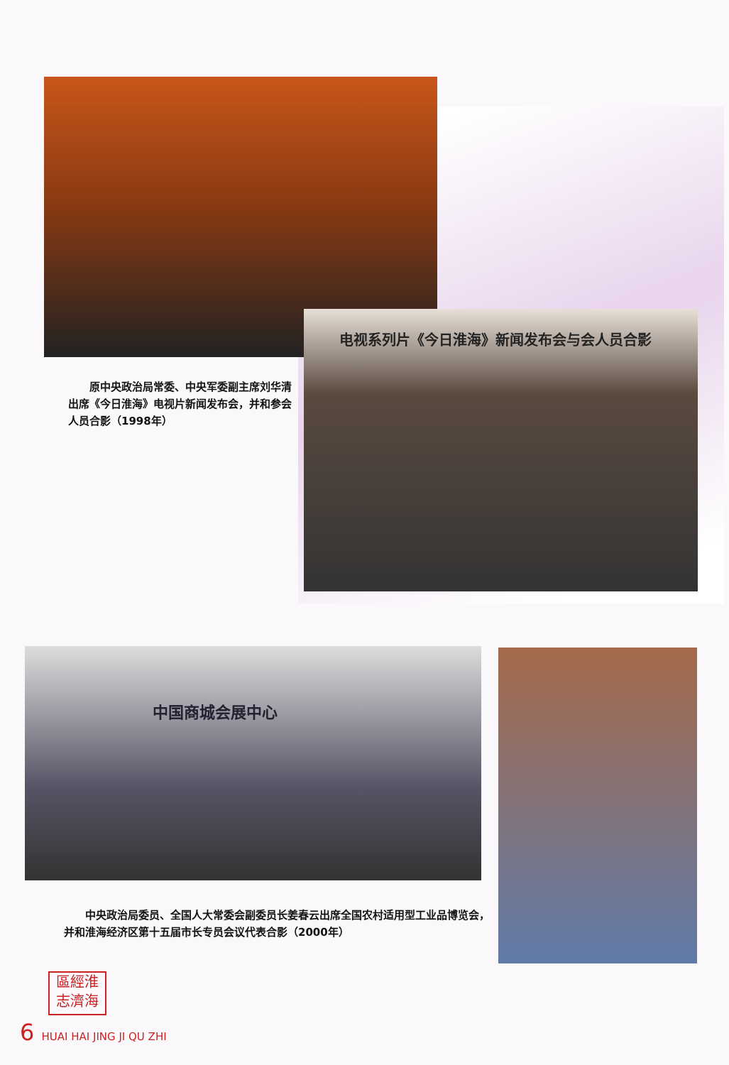电视系列片《今日淮海》新闻发布会与会人员合影
　　原中央政治局常委、中央军委副主席刘华清出席《今日淮海》电视片新闻发布会，并和参会人员合影（1998年）
中国商城会展中心
　　中央政治局委员、全国人大常委会副委员长姜春云出席全国农村适用型工业品博览会，并和淮海经济区第十五届市长专员会议代表合影（2000年）
區經淮
志濟海
6 HUAI HAI JING JI QU ZHI